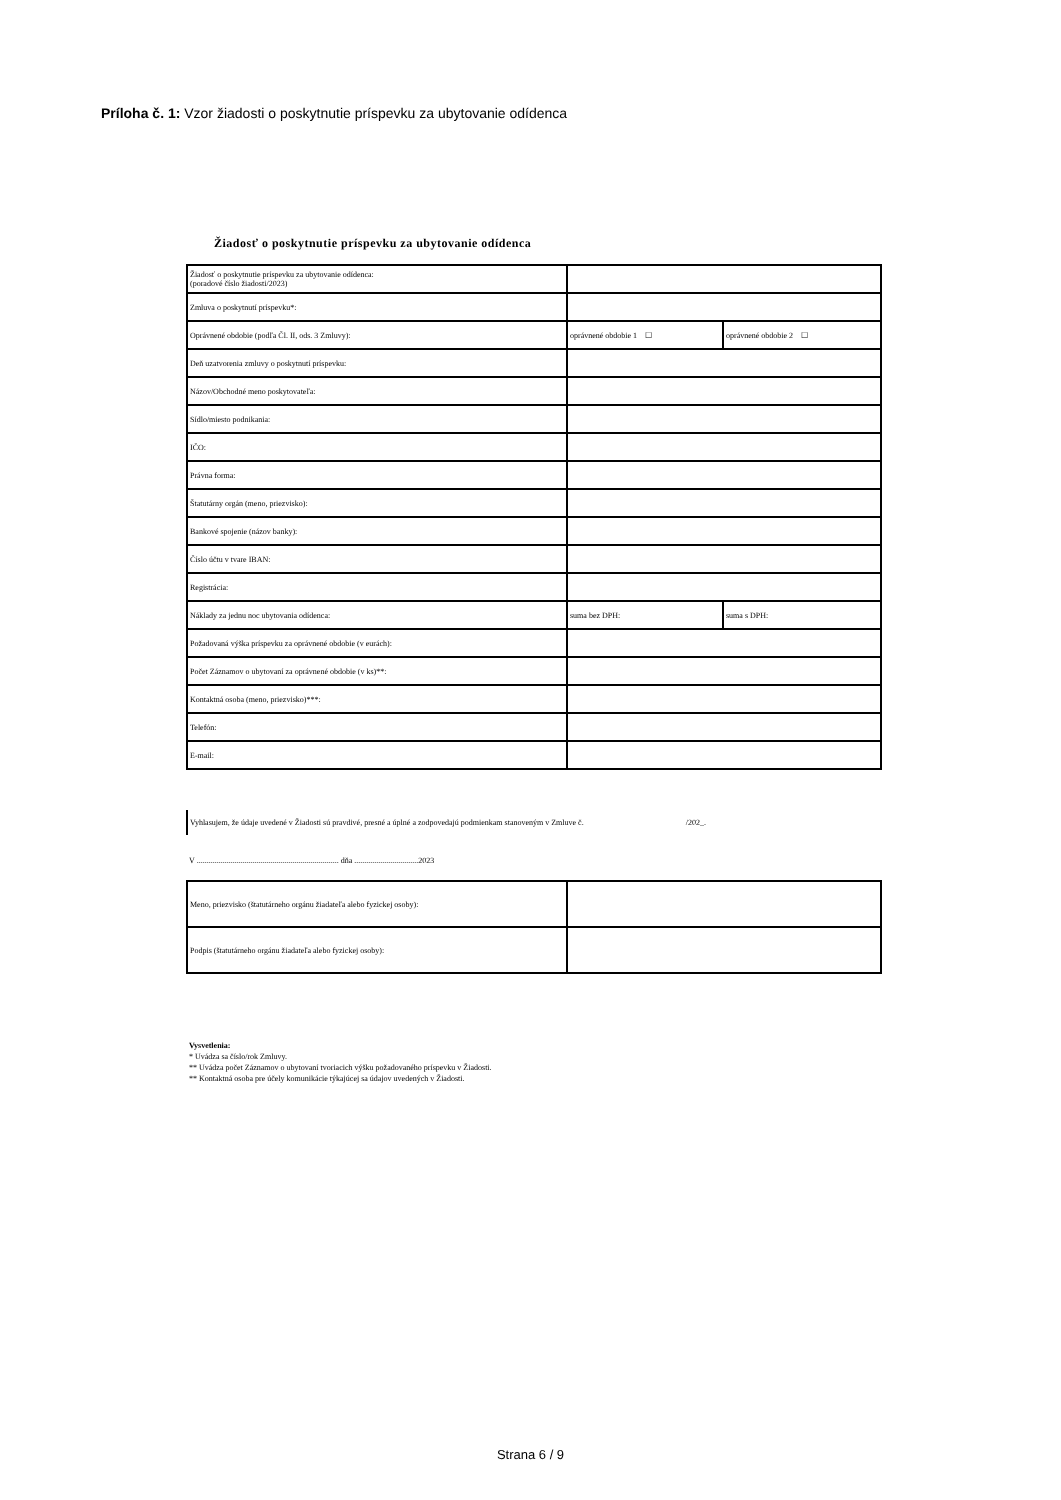Príloha č. 1: Vzor žiadosti o poskytnutie príspevku za ubytovanie odídenca
Žiadosť o poskytnutie príspevku za ubytovanie odídenca
| Žiadosť o poskytnutie príspevku za ubytovanie odídenca: (poradové číslo žiadosti/2023) | | |
| Zmluva o poskytnutí príspevku*: | | |
| Oprávnené obdobie (podľa Čl. II, ods. 3 Zmluvy): | oprávnené obdobie 1 ☐ | oprávnené obdobie 2 ☐ |
| Deň uzatvorenia zmluvy o poskytnutí príspevku: | | |
| Názov/Obchodné meno poskytovateľa: | | |
| Sídlo/miesto podnikania: | | |
| IČO: | | |
| Právna forma: | | |
| Štatutárny orgán (meno, priezvisko): | | |
| Bankové spojenie (názov banky): | | |
| Číslo účtu v tvare IBAN: | | |
| Registrácia: | | |
| Náklady za jednu noc ubytovania odídenca: | suma bez DPH: | suma s DPH: |
| Požadovaná výška príspevku za oprávnené obdobie (v eurách): | | |
| Počet Záznamov o ubytovaní za oprávnené obdobie (v ks)**: | | |
| Kontaktná osoba (meno, priezvisko)***: | | |
| Telefón: | | |
| E-mail: | | |
Vyhlasujem, že údaje uvedené v Žiadosti sú pravdivé, presné a úplné a zodpovedajú podmienkam stanoveným v Zmluve č. /202_.
V ....................................................................... dňa ................................2023
| Meno, priezvisko (štatutárneho orgánu žiadateľa alebo fyzickej osoby): | |
| Podpis (štatutárneho orgánu žiadateľa alebo fyzickej osoby): | |
Vysvetlenia:
* Uvádza sa číslo/rok Zmluvy.
** Uvádza počet Záznamov o ubytovaní tvoriacich výšku požadovaného príspevku v Žiadosti.
** Kontaktná osoba pre účely komunikácie týkajúcej sa údajov uvedených v Žiadosti.
Strana 6 / 9